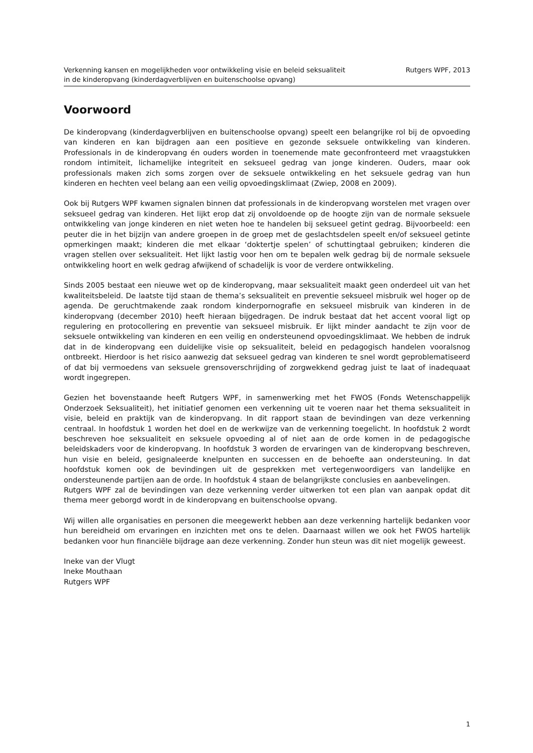Verkenning kansen en mogelijkheden voor ontwikkeling visie en beleid seksualiteit
in de kinderopvang (kinderdagverblijven en buitenschoolse opvang)
Rutgers WPF, 2013
Voorwoord
De kinderopvang (kinderdagverblijven en buitenschoolse opvang) speelt een belangrijke rol bij de opvoeding van kinderen en kan bijdragen aan een positieve en gezonde seksuele ontwikkeling van kinderen. Professionals in de kinderopvang én ouders worden in toenemende mate geconfronteerd met vraagstukken rondom intimiteit, lichamelijke integriteit en seksueel gedrag van jonge kinderen. Ouders, maar ook professionals maken zich soms zorgen over de seksuele ontwikkeling en het seksuele gedrag van hun kinderen en hechten veel belang aan een veilig opvoedingsklimaat (Zwiep, 2008 en 2009).
Ook bij Rutgers WPF kwamen signalen binnen dat professionals in de kinderopvang worstelen met vragen over seksueel gedrag van kinderen. Het lijkt erop dat zij onvoldoende op de hoogte zijn van de normale seksuele ontwikkeling van jonge kinderen en niet weten hoe te handelen bij seksueel getint gedrag. Bijvoorbeeld: een peuter die in het bijzijn van andere groepen in de groep met de geslachtsdelen speelt en/of seksueel getinte opmerkingen maakt; kinderen die met elkaar ‘doktertje spelen’ of schuttingtaal gebruiken; kinderen die vragen stellen over seksualiteit. Het lijkt lastig voor hen om te bepalen welk gedrag bij de normale seksuele ontwikkeling hoort en welk gedrag afwijkend of schadelijk is voor de verdere ontwikkeling.
Sinds 2005 bestaat een nieuwe wet op de kinderopvang, maar seksualiteit maakt geen onderdeel uit van het kwaliteitsbeleid. De laatste tijd staan de thema’s seksualiteit en preventie seksueel misbruik wel hoger op de agenda. De geruchtmakende zaak rondom kinderpornografie en seksueel misbruik van kinderen in de kinderopvang (december 2010) heeft hieraan bijgedragen. De indruk bestaat dat het accent vooral ligt op regulering en protocollering en preventie van seksueel misbruik. Er lijkt minder aandacht te zijn voor de seksuele ontwikkeling van kinderen en een veilig en ondersteunend opvoedingsklimaat. We hebben de indruk dat in de kinderopvang een duidelijke visie op seksualiteit, beleid en pedagogisch handelen vooralsnog ontbreekt. Hierdoor is het risico aanwezig dat seksueel gedrag van kinderen te snel wordt geproblematiseerd of dat bij vermoedens van seksuele grensoverschrijding of zorgwekkend gedrag juist te laat of inadequaat wordt ingegrepen.
Gezien het bovenstaande heeft Rutgers WPF, in samenwerking met het FWOS (Fonds Wetenschappelijk Onderzoek Seksualiteit), het initiatief genomen een verkenning uit te voeren naar het thema seksualiteit in visie, beleid en praktijk van de kinderopvang. In dit rapport staan de bevindingen van deze verkenning centraal. In hoofdstuk 1 worden het doel en de werkwijze van de verkenning toegelicht. In hoofdstuk 2 wordt beschreven hoe seksualiteit en seksuele opvoeding al of niet aan de orde komen in de pedagogische beleidskaders voor de kinderopvang. In hoofdstuk 3 worden de ervaringen van de kinderopvang beschreven, hun visie en beleid, gesignaleerde knelpunten en successen en de behoefte aan ondersteuning. In dat hoofdstuk komen ook de bevindingen uit de gesprekken met vertegenwoordigers van landelijke en ondersteunende partijen aan de orde. In hoofdstuk 4 staan de belangrijkste conclusies en aanbevelingen.
Rutgers WPF zal de bevindingen van deze verkenning verder uitwerken tot een plan van aanpak opdat dit thema meer geborgd wordt in de kinderopvang en buitenschoolse opvang.
Wij willen alle organisaties en personen die meegewerkt hebben aan deze verkenning hartelijk bedanken voor hun bereidheid om ervaringen en inzichten met ons te delen. Daarnaast willen we ook het FWOS hartelijk bedanken voor hun financiële bijdrage aan deze verkenning. Zonder hun steun was dit niet mogelijk geweest.
Ineke van der Vlugt
Ineke Mouthaan
Rutgers WPF
1